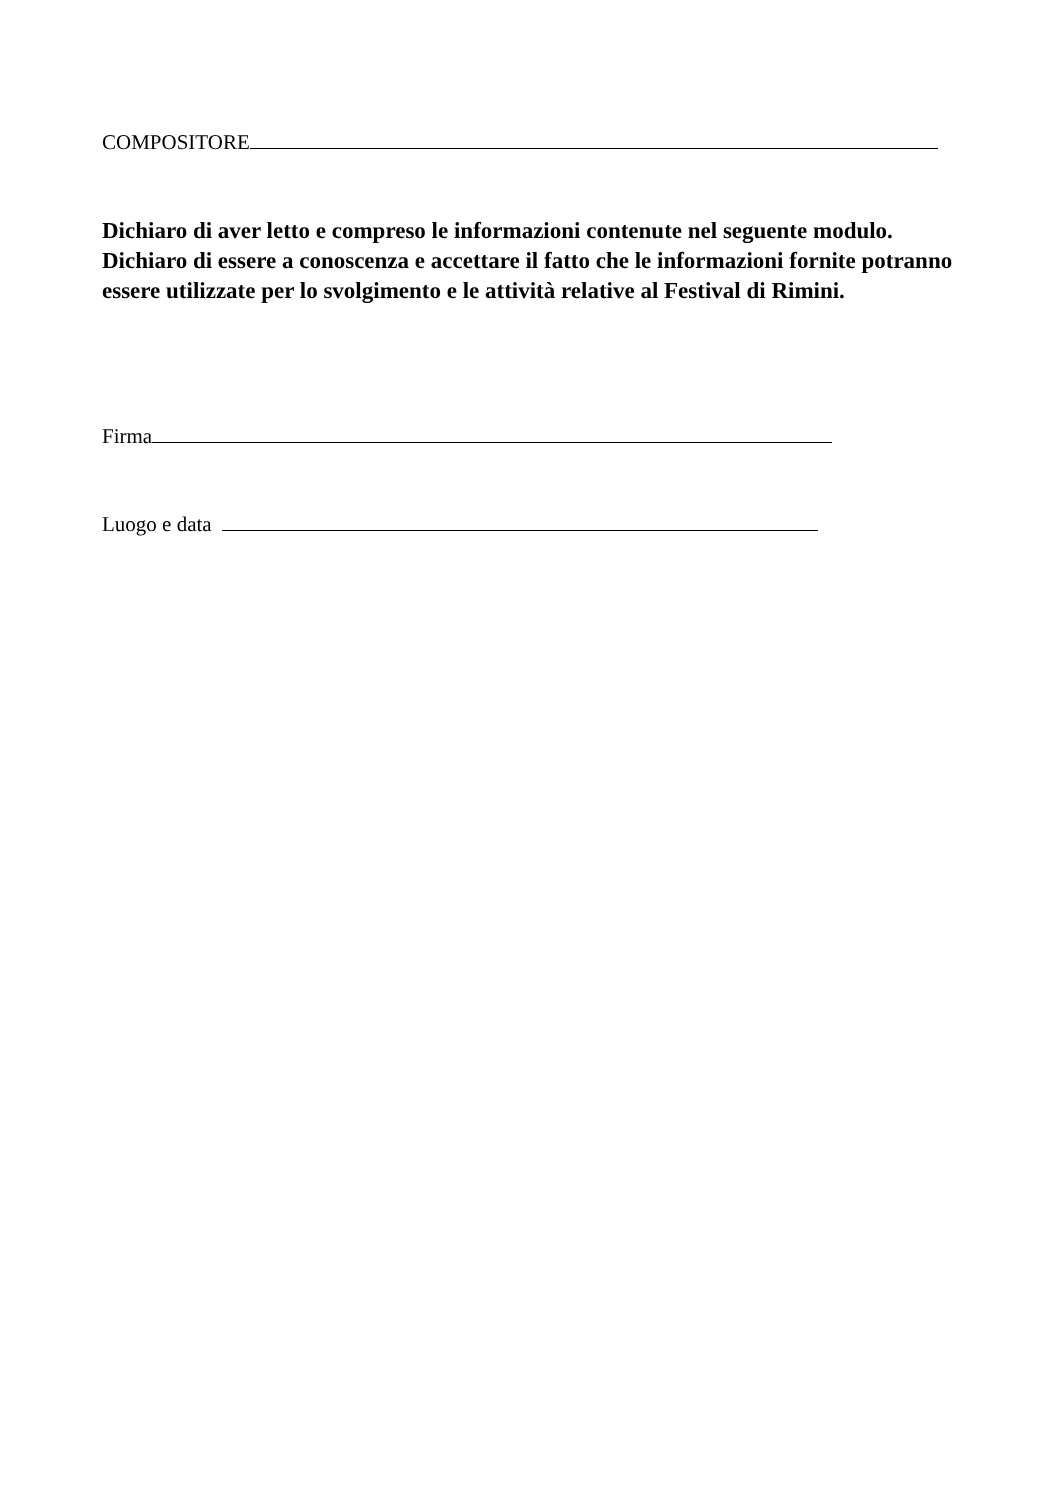COMPOSITORE
Dichiaro di aver letto e compreso le informazioni contenute nel seguente modulo. Dichiaro di essere a conoscenza e accettare il fatto che le informazioni fornite potranno essere utilizzate per lo svolgimento e le attività relative al Festival di Rimini.
Firma
Luogo e data